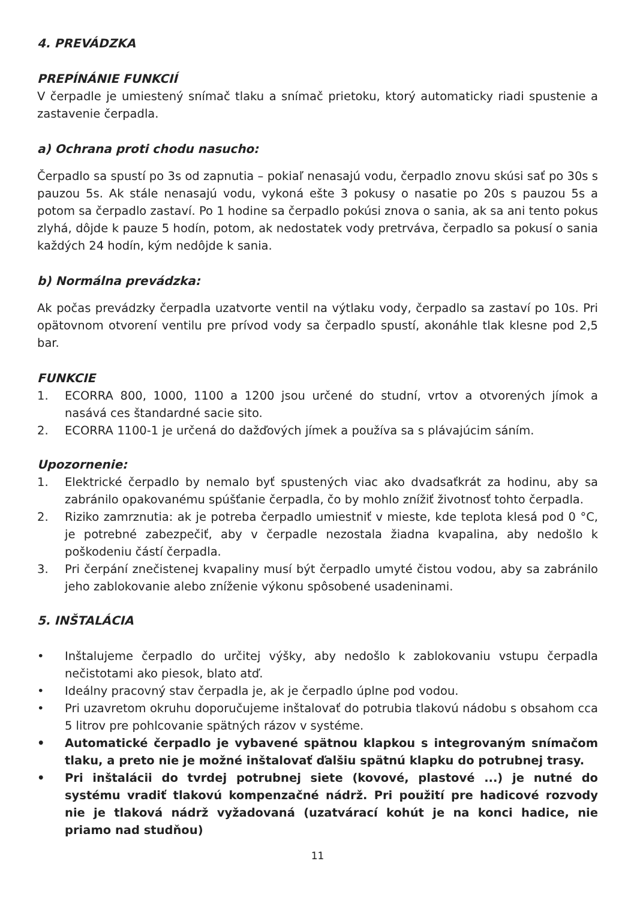4. PREVÁDZKA
PREPÍNÁNIE FUNKCIÍ
V čerpadle je umiestený snímač tlaku a snímač prietoku, ktorý automaticky riadi spustenie a zastavenie čerpadla.
a) Ochrana proti chodu nasucho:
Čerpadlo sa spustí po 3s od zapnutia – pokiaľ nenasajú vodu, čerpadlo znovu skúsi sať po 30s s pauzou 5s. Ak stále nenasajú vodu, vykoná ešte 3 pokusy o nasatie po 20s s pauzou 5s a potom sa čerpadlo zastaví. Po 1 hodine sa čerpadlo pokúsi znova o sania, ak sa ani tento pokus zlyhá, dôjde k pauze 5 hodín, potom, ak nedostatek vody pretrváva, čerpadlo sa pokusí o sania každých 24 hodín, kým nedôjde k sania.
b) Normálna prevádzka:
Ak počas prevádzky čerpadla uzatvorte ventil na výtlaku vody, čerpadlo sa zastaví po 10s. Pri opätovnom otvorení ventilu pre prívod vody sa čerpadlo spustí, akonáhle tlak klesne pod 2,5 bar.
FUNKCIE
1. ECORRA 800, 1000, 1100 a 1200 jsou určené do studní, vrtov a otvorených jímok a nasává ces štandardné sacie sito.
2. ECORRA 1100-1 je určená do dažďových jímek a používa sa s plávajúcim sáním.
Upozornenie:
1. Elektrické čerpadlo by nemalo byť spustených viac ako dvadsaťkrát za hodinu, aby sa zabránilo opakovanému spúšťanie čerpadla, čo by mohlo znížiť životnosť tohto čerpadla.
2. Riziko zamrznutia: ak je potreba čerpadlo umiestniť v mieste, kde teplota klesá pod 0 °C, je potrebné zabezpečiť, aby v čerpadle nezostala žiadna kvapalina, aby nedošlo k poškodeniu částí čerpadla.
3. Pri čerpání znečistenej kvapaliny musí být čerpadlo umyté čistou vodou, aby sa zabránilo jeho zablokovanie alebo zníženie výkonu spôsobené usadeninami.
5. INŠTALÁCIA
• Inštalujeme čerpadlo do určitej výšky, aby nedošlo k zablokovaniu vstupu čerpadla nečistotami ako piesok, blato atď.
• Ideálny pracovný stav čerpadla je, ak je čerpadlo úplne pod vodou.
• Pri uzavretom okruhu doporučujeme inštalovať do potrubia tlakovú nádobu s obsahom cca 5 litrov pre pohlcovanie spätných rázov v systéme.
• Automatické čerpadlo je vybavené spätnou klapkou s integrovaným snímačom tlaku, a preto nie je možné inštalovať ďalšiu spätnú klapku do potrubnej trasy.
• Pri inštalácii do tvrdej potrubnej siete (kovové, plastové ...) je nutné do systému vradiť tlakovú kompenzačné nádrž. Pri použití pre hadicové rozvody nie je tlaková nádrž vyžadovaná (uzatvárací kohút je na konci hadice, nie priamo nad studňou)
11